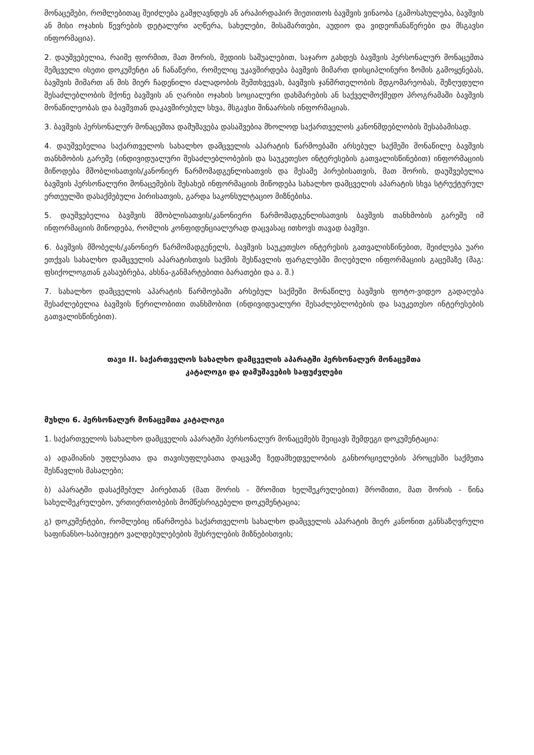მონაცემები, რომლებითაც შეიძლება გამჟღავნდეს ან არაპირდაპირ მიეთითოს ბავშვის ვინაობა (გამოსახულება, ბავშვის ან მისი ოჯახის წევრების დეტალური აღწერა, სახელები, მისამართები, აუდიო და ვიდეოჩანაწერები და მსგავსი ინფორმაცია).
2. დაუშვებელია, რაიმე ფორმით, მათ შორის, მედიის საშუალებით, საჯარო გახდეს ბავშვის პერსონალურ მონაცემთა შემცველი ისეთი დოკუმენტი ან ჩანაწერი, რომელიც უკავშირდება ბავშვის მიმართ დისციპლინური ზომის გამოყენებას, ბავშვის მიმართ ან მის მიერ ჩადენილი ძალადობის შემთხვევას, ბავშვის ჯანმრთელობის მდგომარეობას, შეზღუდული შესაძლებლობის მქონე ბავშვის ან ღარიბი ოჯახის სოციალური დახმარების ან საქველმოქმედო პროგრამაში ბავშვის მონაწილეობას და ბავშვთან დაკავშირებულ სხვა, მსგავსი შინაარსის ინფორმაციას.
3. ბავშვის პერსონალურ მონაცემთა დამუშავება დასაშვებია მხოლოდ საქართველოს კანონმდებლობის შესაბამისად.
4. დაუშვებელია საქართველოს სახალხო დამცველის აპარატის წარმოებაში არსებულ საქმეში მონაწილე ბავშვის თანხმობის გარეშე (ინდივიდუალური შესაძლებლობების და საუკეთესო ინტერესების გათვალისწინებით) ინფორმაციის მიწოდება მშობლისათვის/კანონიერ წარმომადგენლისათვის და მესამე პირებისათვის, მათ შორის, დაუშვებელია ბავშვის პერსონალური მონაცემების შესახებ ინფორმაციის მიწოდება სახალხო დამცველის აპარატის სხვა სტრუქტურულ ერთეულში დასაქმებული პირისათვის, გარდა საკონსულტაციო მიზნებისა.
5. დაუშვებელია ბავშვის მშობლისათვის/კანონიერი წარმომადგენლისათვის ბავშვის თანხმობის გარეშე იმ ინფორმაციის მიწოდება, რომლის კონფიდენციალურად დაცვასაც ითხოვს თავად ბავშვი.
6. ბავშვის მშობელს/კანონიერ წარმომადგენელს, ბავშვის საუკეთესო ინტერესის გათვალისწინებით, შეიძლება უარი ეთქვას სახალხო დამცველის აპარატისთვის საქმის შესწავლის ფარგლებში მიღებული ინფორმაციის გაცემაზე (მაგ: ფსიქოლოგთან გასაუბრება, ახსნა-განმარტებითი ბარათები და ა. შ.)
7. სახალხო დამცველის აპარატის წარმოებაში არსებულ საქმეში მონაწილე ბავშვის ფოტო-ვიდეო გადაღება შესაძლებელია ბავშვის წერილობითი თანხმობით (ინდივიდუალური შესაძლებლობების და საუკეთესო ინტერესების გათვალისწინებით).
თავი II. საქართველოს სახალხო დამცველის აპარატში პერსონალურ მონაცემთა
კატალოგი და დამუშავების საფუძვლები
მუხლი 6. პერსონალურ მონაცემთა კატალოგი
1. საქართველოს სახალხო დამცველის აპარატში პერსონალურ მონაცემებს შეიცავს შემდეგი დოკუმენტაცია:
ა) ადამიანის უფლებათა და თავისუფლებათა დაცვაზე ზედამხედველობის განხორციელების პროცესში საქმეთა შესწავლის მასალები;
ბ) აპარატში დასაქმებულ პირებთან (მათ შორის - შრომით ხელშეკრულებით) შრომითი, მათ შორის - წინა სახელშეკრულებო, ურთიერთობების მომწესრიგებელი დოკუმენტაცია;
გ) დოკუმენტები, რომლებიც იწარმოება საქართველოს სახალხო დამცველის აპარატის მიერ კანონით განსაზღვრული საფინანსო-საბიუჯეტო ვალდებულებების შესრულების მიზნებისთვის;